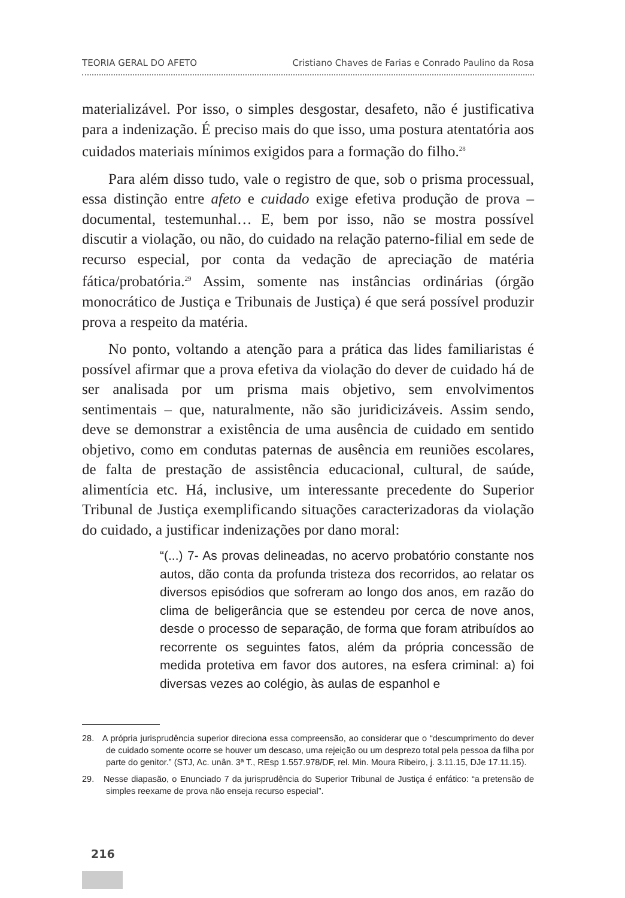TEORIA GERAL DO AFETO Cristiano Chaves de Farias e Conrado Paulino da Rosa
materializável. Por isso, o simples desgostar, desafeto, não é justificativa para a indenização. É preciso mais do que isso, uma postura atentatória aos cuidados materiais mínimos exigidos para a formação do filho.<sup>28</sup>
Para além disso tudo, vale o registro de que, sob o prisma processual, essa distinção entre afeto e cuidado exige efetiva produção de prova – documental, testemunhal… E, bem por isso, não se mostra possível discutir a violação, ou não, do cuidado na relação paterno-filial em sede de recurso especial, por conta da vedação de apreciação de matéria fática/probatória.<sup>29</sup> Assim, somente nas instâncias ordinárias (órgão monocrático de Justiça e Tribunais de Justiça) é que será possível produzir prova a respeito da matéria.
No ponto, voltando a atenção para a prática das lides familiaristas é possível afirmar que a prova efetiva da violação do dever de cuidado há de ser analisada por um prisma mais objetivo, sem envolvimentos sentimentais – que, naturalmente, não são juridicizáveis. Assim sendo, deve se demonstrar a existência de uma ausência de cuidado em sentido objetivo, como em condutas paternas de ausência em reuniões escolares, de falta de prestação de assistência educacional, cultural, de saúde, alimentícia etc. Há, inclusive, um interessante precedente do Superior Tribunal de Justiça exemplificando situações caracterizadoras da violação do cuidado, a justificar indenizações por dano moral:
“(...) 7- As provas delineadas, no acervo probatório constante nos autos, dão conta da profunda tristeza dos recorridos, ao relatar os diversos episódios que sofreram ao longo dos anos, em razão do clima de beligerância que se estendeu por cerca de nove anos, desde o processo de separação, de forma que foram atribuídos ao recorrente os seguintes fatos, além da própria concessão de medida protetiva em favor dos autores, na esfera criminal: a) foi diversas vezes ao colégio, às aulas de espanhol e
28. A própria jurisprudência superior direciona essa compreensão, ao considerar que o “descumprimento do dever de cuidado somente ocorre se houver um descaso, uma rejeição ou um desprezo total pela pessoa da filha por parte do genitor.” (STJ, Ac. unân. 3ª T., REsp 1.557.978/DF, rel. Min. Moura Ribeiro, j. 3.11.15, DJe 17.11.15).
29. Nesse diapasão, o Enunciado 7 da jurisprudência do Superior Tribunal de Justiça é enfático: “a pretensão de simples reexame de prova não enseja recurso especial”.
216